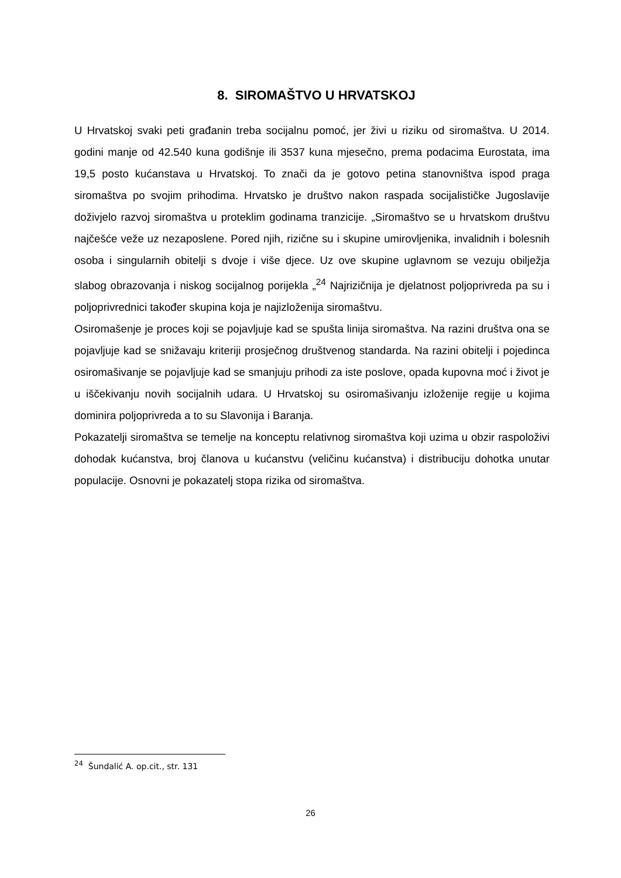8. SIROMAŠTVO U HRVATSKOJ
U Hrvatskoj svaki peti građanin treba socijalnu pomoć, jer živi u riziku od siromaštva. U 2014. godini manje od 42.540 kuna godišnje ili 3537 kuna mjesečno, prema podacima Eurostata, ima 19,5 posto kućanstava u Hrvatskoj. To znači da je gotovo petina stanovništva ispod praga siromaštva po svojim prihodima. Hrvatsko je društvo nakon raspada socijalističke Jugoslavije doživjelo razvoj siromaštva u proteklim godinama tranzicije. „Siromaštvo se u hrvatskom društvu najčešće veže uz nezaposlene. Pored njih, rizične su i skupine umirovljenika, invalidnih i bolesnih osoba i singularnih obitelji s dvoje i više djece. Uz ove skupine uglavnom se vezuju obilježja slabog obrazovanja i niskog socijalnog porijekla „<sup>24</sup> Najrizičnija je djelatnost poljoprivreda pa su i poljoprivrednici također skupina koja je najizloženija siromaštvu.
Osiromašenje je proces koji se pojavljuje kad se spušta linija siromaštva. Na razini društva ona se pojavljuje kad se snižavaju kriteriji prosječnog društvenog standarda. Na razini obitelji i pojedinca osiromašivanje se pojavljuje kad se smanjuju prihodi za iste poslove, opada kupovna moć i život je u iščekivanju novih socijalnih udara. U Hrvatskoj su osiromašivanju izloženije regije u kojima dominira poljoprivreda a to su Slavonija i Baranja.
Pokazatelji siromaštva se temelje na konceptu relativnog siromaštva koji uzima u obzir raspoloživi dohodak kućanstva, broj članova u kućanstvu (veličinu kućanstva) i distribuciju dohotka unutar populacije. Osnovni je pokazatelj stopa rizika od siromaštva.
<sup>24</sup> Šundalić A. op.cit., str. 131
26